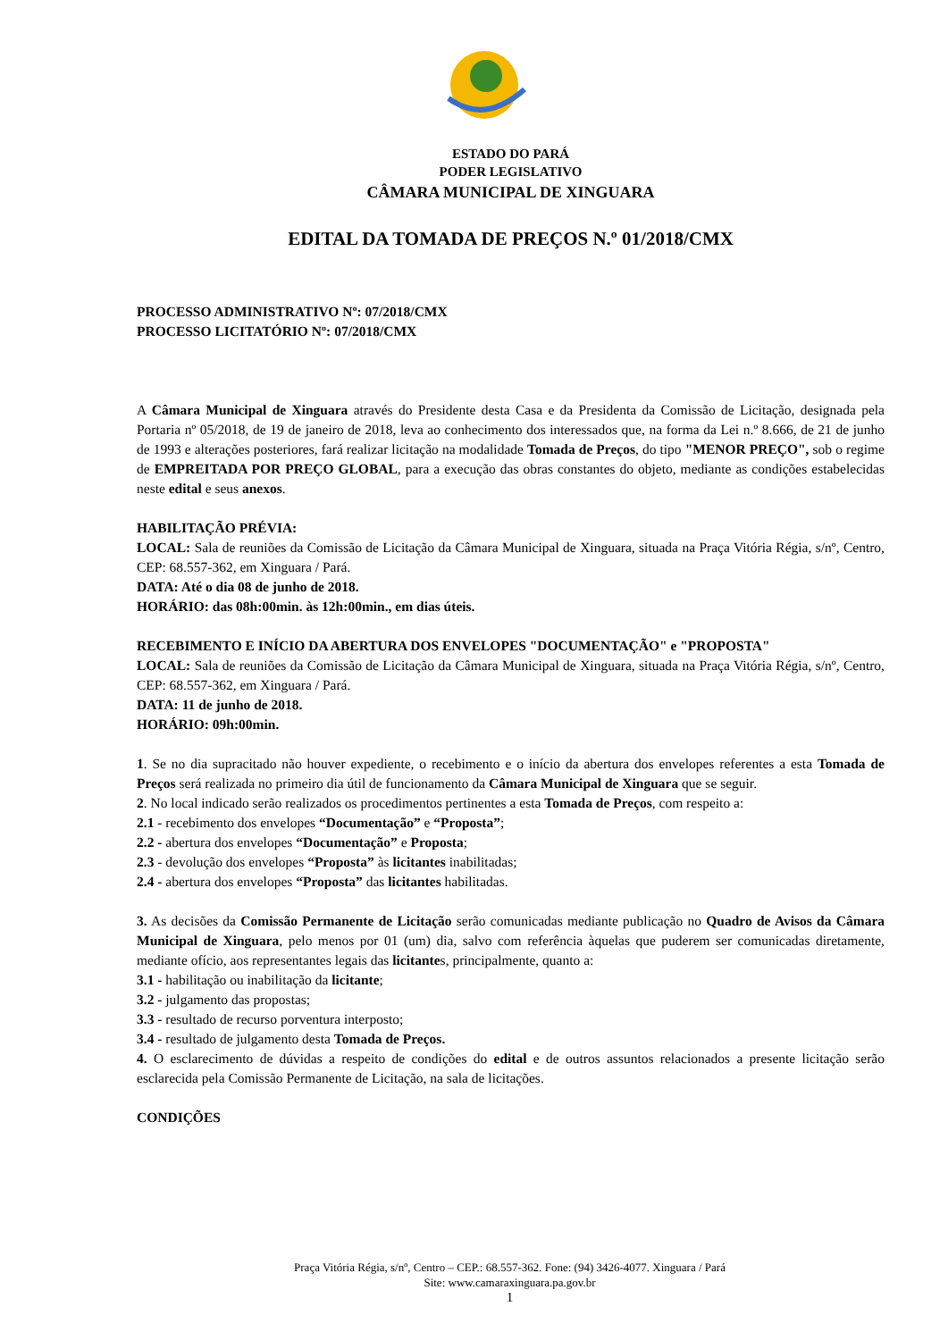ESTADO DO PARÁ
PODER LEGISLATIVO
CÂMARA MUNICIPAL DE XINGUARA
EDITAL DA TOMADA DE PREÇOS N.º 01/2018/CMX
PROCESSO ADMINISTRATIVO Nº: 07/2018/CMX
PROCESSO LICITATÓRIO Nº: 07/2018/CMX
A Câmara Municipal de Xinguara através do Presidente desta Casa e da Presidenta da Comissão de Licitação, designada pela Portaria nº 05/2018, de 19 de janeiro de 2018, leva ao conhecimento dos interessados que, na forma da Lei n.º 8.666, de 21 de junho de 1993 e alterações posteriores, fará realizar licitação na modalidade Tomada de Preços, do tipo "MENOR PREÇO", sob o regime de EMPREITADA POR PREÇO GLOBAL, para a execução das obras constantes do objeto, mediante as condições estabelecidas neste edital e seus anexos.
HABILITAÇÃO PRÉVIA:
LOCAL: Sala de reuniões da Comissão de Licitação da Câmara Municipal de Xinguara, situada na Praça Vitória Régia, s/nº, Centro, CEP: 68.557-362, em Xinguara / Pará.
DATA: Até o dia 08 de junho de 2018.
HORÁRIO: das 08h:00min. às 12h:00min., em dias úteis.
RECEBIMENTO E INÍCIO DA ABERTURA DOS ENVELOPES "DOCUMENTAÇÃO" e "PROPOSTA"
LOCAL: Sala de reuniões da Comissão de Licitação da Câmara Municipal de Xinguara, situada na Praça Vitória Régia, s/nº, Centro, CEP: 68.557-362, em Xinguara / Pará.
DATA: 11 de junho de 2018.
HORÁRIO: 09h:00min.
1. Se no dia supracitado não houver expediente, o recebimento e o início da abertura dos envelopes referentes a esta Tomada de Preços será realizada no primeiro dia útil de funcionamento da Câmara Municipal de Xinguara que se seguir.
2. No local indicado serão realizados os procedimentos pertinentes a esta Tomada de Preços, com respeito a:
2.1 - recebimento dos envelopes “Documentação” e “Proposta”;
2.2 - abertura dos envelopes “Documentação” e Proposta;
2.3 - devolução dos envelopes “Proposta” às licitantes inabilitadas;
2.4 - abertura dos envelopes “Proposta” das licitantes habilitadas.
3. As decisões da Comissão Permanente de Licitação serão comunicadas mediante publicação no Quadro de Avisos da Câmara Municipal de Xinguara, pelo menos por 01 (um) dia, salvo com referência àquelas que puderem ser comunicadas diretamente, mediante ofício, aos representantes legais das licitantes, principalmente, quanto a:
3.1 - habilitação ou inabilitação da licitante;
3.2 - julgamento das propostas;
3.3 - resultado de recurso porventura interposto;
3.4 - resultado de julgamento desta Tomada de Preços.
4. O esclarecimento de dúvidas a respeito de condições do edital e de outros assuntos relacionados a presente licitação serão esclarecida pela Comissão Permanente de Licitação, na sala de licitações.
CONDIÇÕES
Praça Vitória Régia, s/nº, Centro – CEP.: 68.557-362. Fone: (94) 3426-4077. Xinguara / Pará
Site: www.camaraxinguara.pa.gov.br
1